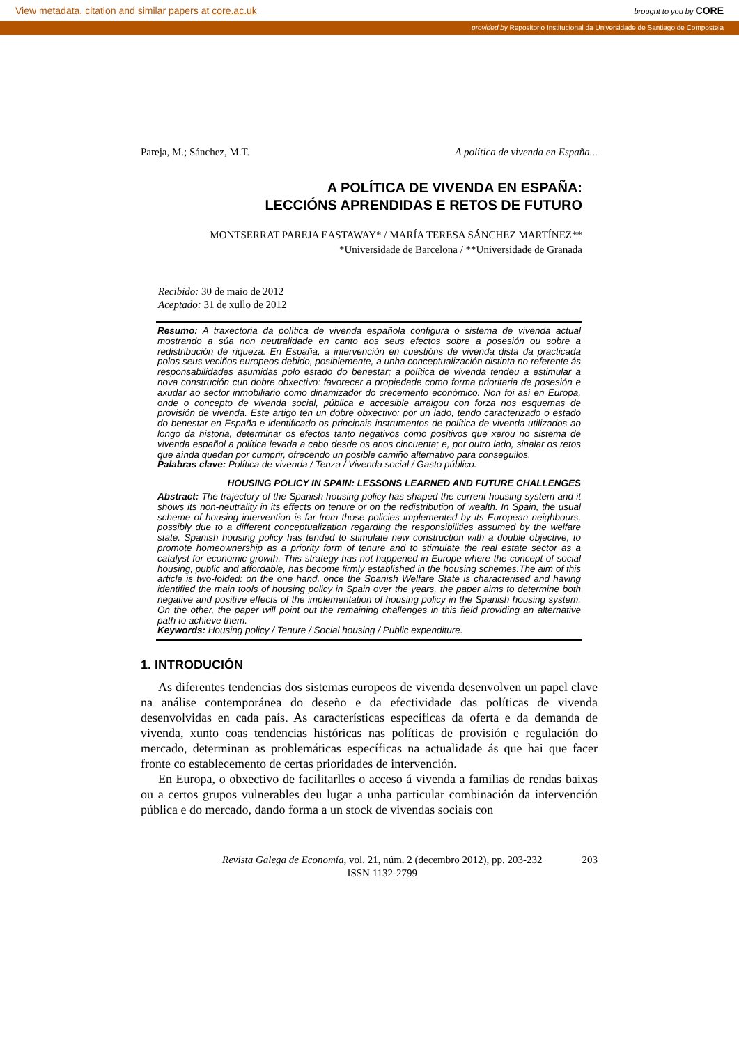View metadata, citation and similar papers at core.ac.uk brought to you by CORE
provided by Repositorio Institucional da Universidade de Santiago de Compostela
Pareja, M.; Sánchez, M.T. A política de vivenda en España...
A POLÍTICA DE VIVENDA EN ESPAÑA:
LECCIÓNS APRENDIDAS E RETOS DE FUTURO
MONTSERRAT PAREJA EASTAWAY* / MARÍA TERESA SÁNCHEZ MARTÍNEZ**
*Universidade de Barcelona / **Universidade de Granada
Recibido: 30 de maio de 2012
Aceptado: 31 de xullo de 2012
Resumo: A traxectoria da política de vivenda española configura o sistema de vivenda actual mostrando a súa non neutralidade en canto aos seus efectos sobre a posesión ou sobre a redistribución de riqueza. En España, a intervención en cuestións de vivenda dista da practicada polos seus veciños europeos debido, posiblemente, a unha conceptualización distinta no referente ás responsabilidades asumidas polo estado do benestar; a política de vivenda tendeu a estimular a nova construción cun dobre obxectivo: favorecer a propiedade como forma prioritaria de posesión e axudar ao sector inmobiliario como dinamizador do crecemento económico. Non foi así en Europa, onde o concepto de vivenda social, pública e accesible arraigou con forza nos esquemas de provisión de vivenda. Este artigo ten un dobre obxectivo: por un lado, tendo caracterizado o estado do benestar en España e identificado os principais instrumentos de política de vivenda utilizados ao longo da historia, determinar os efectos tanto negativos como positivos que xerou no sistema de vivenda español a política levada a cabo desde os anos cincuenta; e, por outro lado, sinalar os retos que aínda quedan por cumprir, ofrecendo un posible camiño alternativo para conseguilos.
Palabras clave: Política de vivenda / Tenza / Vivenda social / Gasto público.
HOUSING POLICY IN SPAIN: LESSONS LEARNED AND FUTURE CHALLENGES
Abstract: The trajectory of the Spanish housing policy has shaped the current housing system and it shows its non-neutrality in its effects on tenure or on the redistribution of wealth. In Spain, the usual scheme of housing intervention is far from those policies implemented by its European neighbours, possibly due to a different conceptualization regarding the responsibilities assumed by the welfare state. Spanish housing policy has tended to stimulate new construction with a double objective, to promote homeownership as a priority form of tenure and to stimulate the real estate sector as a catalyst for economic growth. This strategy has not happened in Europe where the concept of social housing, public and affordable, has become firmly established in the housing schemes.The aim of this article is two-folded: on the one hand, once the Spanish Welfare State is characterised and having identified the main tools of housing policy in Spain over the years, the paper aims to determine both negative and positive effects of the implementation of housing policy in the Spanish housing system. On the other, the paper will point out the remaining challenges in this field providing an alternative path to achieve them.
Keywords: Housing policy / Tenure / Social housing / Public expenditure.
1. INTRODUCIÓN
As diferentes tendencias dos sistemas europeos de vivenda desenvolven un papel clave na análise contemporánea do deseño e da efectividade das políticas de vivenda desenvolvidas en cada país. As características específicas da oferta e da demanda de vivenda, xunto coas tendencias históricas nas políticas de provisión e regulación do mercado, determinan as problemáticas específicas na actualidade ás que hai que facer fronte co establecemento de certas prioridades de intervención.
En Europa, o obxectivo de facilitarlles o acceso á vivenda a familias de rendas baixas ou a certos grupos vulnerables deu lugar a unha particular combinación da intervención pública e do mercado, dando forma a un stock de vivendas sociais con
Revista Galega de Economía, vol. 21, núm. 2 (decembro 2012), pp. 203-232
ISSN 1132-2799
203